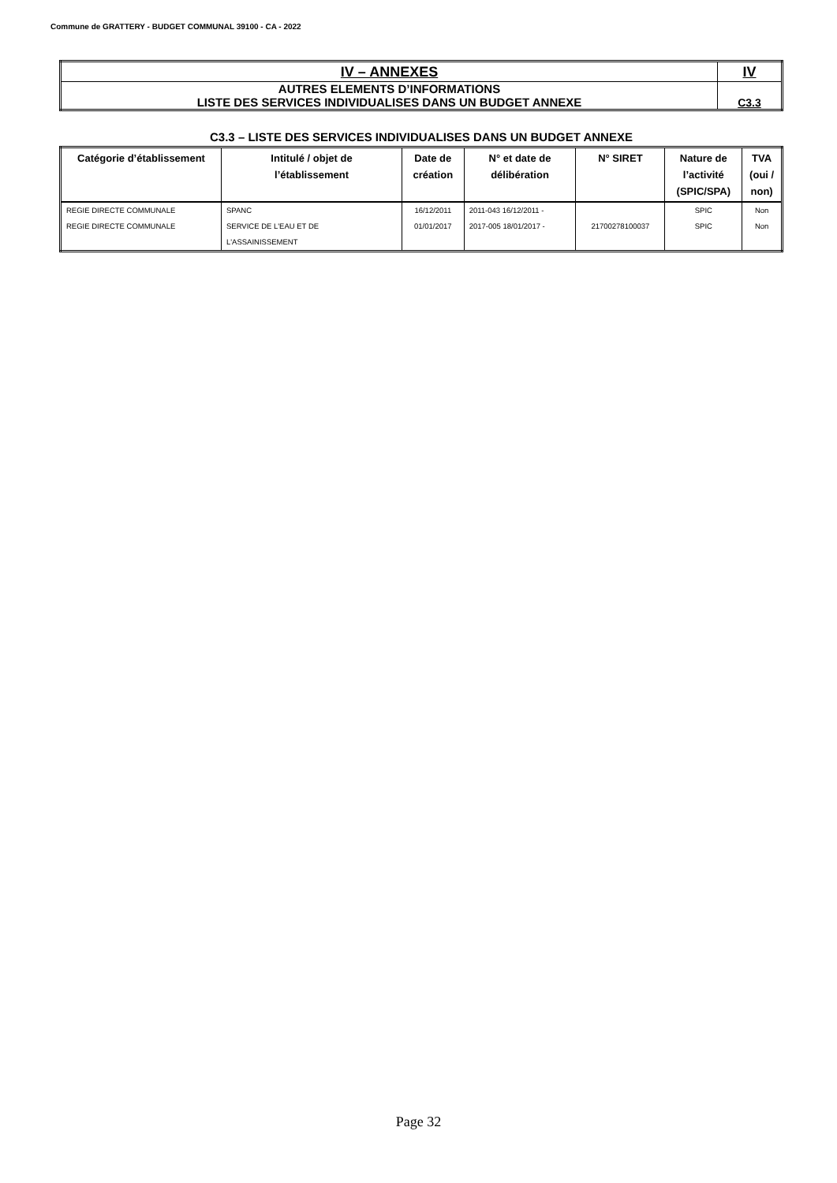Commune de GRATTERY - BUDGET COMMUNAL 39100 - CA - 2022
| IV – ANNEXES | IV |
| AUTRES ELEMENTS D’INFORMATIONS LISTE DES SERVICES INDIVIDUALISES DANS UN BUDGET ANNEXE | C3.3 |
C3.3 – LISTE DES SERVICES INDIVIDUALISES DANS UN BUDGET ANNEXE
| Catégorie d’établissement | Intitulé / objet de l’établissement | Date de création | N° et date de délibération | N° SIRET | Nature de l’activité (SPIC/SPA) | TVA (oui / non) |
| --- | --- | --- | --- | --- | --- | --- |
| REGIE DIRECTE COMMUNALE | SPANC | 16/12/2011 | 2011-043 16/12/2011 - | | SPIC | Non |
| REGIE DIRECTE COMMUNALE | SERVICE DE L'EAU ET DE L'ASSAINISSEMENT | 01/01/2017 | 2017-005 18/01/2017 - | 21700278100037 | SPIC | Non |
Page 32